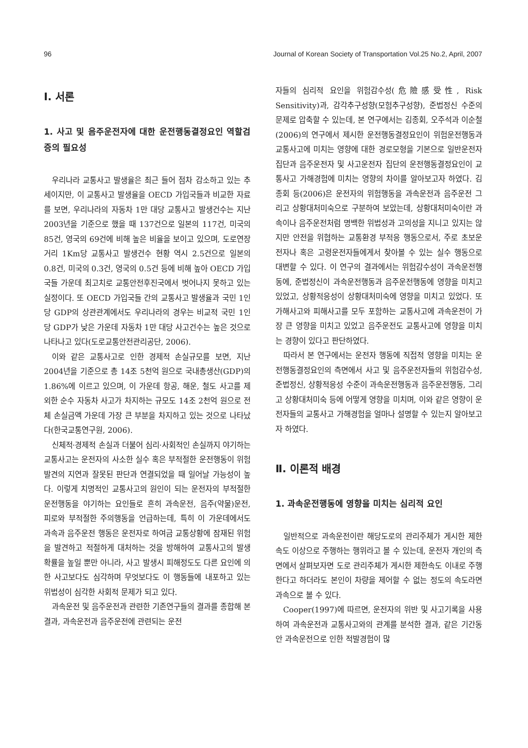96 Journal of Korean Society of Transportation Vol.25 No.2, April, 2007
Ⅰ. 서론
1. 사고 및 음주운전자에 대한 운전행동결정요인 역할검증의 필요성
우리나라 교통사고 발생율은 최근 들어 점차 감소하고 있는 추세이지만, 이 교통사고 발생율을 OECD 가입국들과 비교한 자료를 보면, 우리나라의 자동차 1만 대당 교통사고 발생건수는 지난 2003년을 기준으로 했을 때 137건으로 일본의 117건, 미국의 85건, 영국의 69건에 비해 높은 비율을 보이고 있으며, 도로연장거리 1Km당 교통사고 발생건수 현황 역시 2.5건으로 일본의 0.8건, 미국의 0.3건, 영국의 0.5건 등에 비해 높아 OECD 가입국들 가운데 최고치로 교통안전후진국에서 벗어나지 못하고 있는 실정이다. 또 OECD 가입국들 간의 교통사고 발생율과 국민 1인당 GDP의 상관관계에서도 우리나라의 경우는 비교적 국민 1인당 GDP가 낮은 가운데 자동차 1만 대당 사고건수는 높은 것으로 나타나고 있다(도로교통안전관리공단, 2006).
이와 같은 교통사고로 인한 경제적 손실규모를 보면, 지난 2004년을 기준으로 총 14조 5천억 원으로 국내총생산(GDP)의 1.86%에 이르고 있으며, 이 가운데 항공, 해운, 철도 사고를 제외한 순수 자동차 사고가 차지하는 규모도 14조 2천억 원으로 전체 손실금액 가운데 가장 큰 부분을 차지하고 있는 것으로 나타났다(한국교통연구원, 2006).
신체적·경제적 손실과 더불어 심리·사회적인 손실까지 야기하는 교통사고는 운전자의 사소한 실수 혹은 부적절한 운전행동이 위험발견의 지연과 잘못된 판단과 연결되었을 때 일어날 가능성이 높다. 이렇게 치명적인 교통사고의 원인이 되는 운전자의 부적절한 운전행동을 야기하는 요인들로 흔히 과속운전, 음주(약물)운전, 피로와 부적절한 주의행동을 언급하는데, 특히 이 가운데에서도 과속과 음주운전 행동은 운전자로 하여금 교통상황에 잠재된 위험을 발견하고 적절하게 대처하는 것을 방해하여 교통사고의 발생 확률을 높일 뿐만 아니라, 사고 발생시 피해정도도 다른 요인에 의한 사고보다도 심각하며 무엇보다도 이 행동들에 내포하고 있는 위법성이 심각한 사회적 문제가 되고 있다.
과속운전 및 음주운전과 관련한 기존연구들의 결과를 종합해 본 결과, 과속운전과 음주운전에 관련되는 운전
자들의 심리적 요인을 위험감수성(危險感受性, Risk Sensitivity)과, 감각추구성향(모험추구성향), 준법정신 수준의 문제로 압축할 수 있는데, 본 연구에서는 김종회, 오주석과 이순철(2006)의 연구에서 제시한 운전행동결정요인이 위험운전행동과 교통사고에 미치는 영향에 대한 경로모형을 기본으로 일반운전자 집단과 음주운전자 및 사고운전자 집단의 운전행동결정요인이 교통사고 가해경험에 미치는 영향의 차이를 알아보고자 하였다. 김종회 등(2006)은 운전자의 위험행동을 과속운전과 음주운전 그리고 상황대처미숙으로 구분하여 보았는데, 상황대처미숙이란 과속이나 음주운전처럼 명백한 위법성과 고의성을 지니고 있지는 않지만 안전을 위협하는 교통환경 부적응 행동으로서, 주로 초보운전자나 혹은 고령운전자들에게서 찾아볼 수 있는 실수 행동으로 대변할 수 있다. 이 연구의 결과에서는 위험감수성이 과속운전행동에, 준법정신이 과속운전행동과 음주운전행동에 영향을 미치고 있었고, 상황적응성이 상황대처미숙에 영향을 미치고 있었다. 또 가해사고와 피해사고를 모두 포함하는 교통사고에 과속운전이 가장 큰 영향을 미치고 있었고 음주운전도 교통사고에 영향을 미치는 경향이 있다고 판단하였다.
따라서 본 연구에서는 운전자 행동에 직접적 영향을 미치는 운전행동결정요인의 측면에서 사고 및 음주운전자들의 위험감수성, 준법정신, 상황적응성 수준이 과속운전행동과 음주운전행동, 그리고 상황대처미숙 등에 어떻게 영향을 미치며, 이와 같은 영향이 운전자들의 교통사고 가해경험을 얼마나 설명할 수 있는지 알아보고자 하였다.
Ⅱ. 이론적 배경
1. 과속운전행동에 영향을 미치는 심리적 요인
일반적으로 과속운전이란 해당도로의 관리주체가 게시한 제한속도 이상으로 주행하는 행위라고 볼 수 있는데, 운전자 개인의 측면에서 살펴보자면 도로 관리주체가 게시한 제한속도 이내로 주행한다고 하더라도 본인이 차량을 제어할 수 없는 정도의 속도라면 과속으로 볼 수 있다.
Cooper(1997)에 따르면, 운전자의 위반 및 사고기록을 사용하여 과속운전과 교통사고와의 관계를 분석한 결과, 같은 기간동안 과속운전으로 인한 적발경험이 많